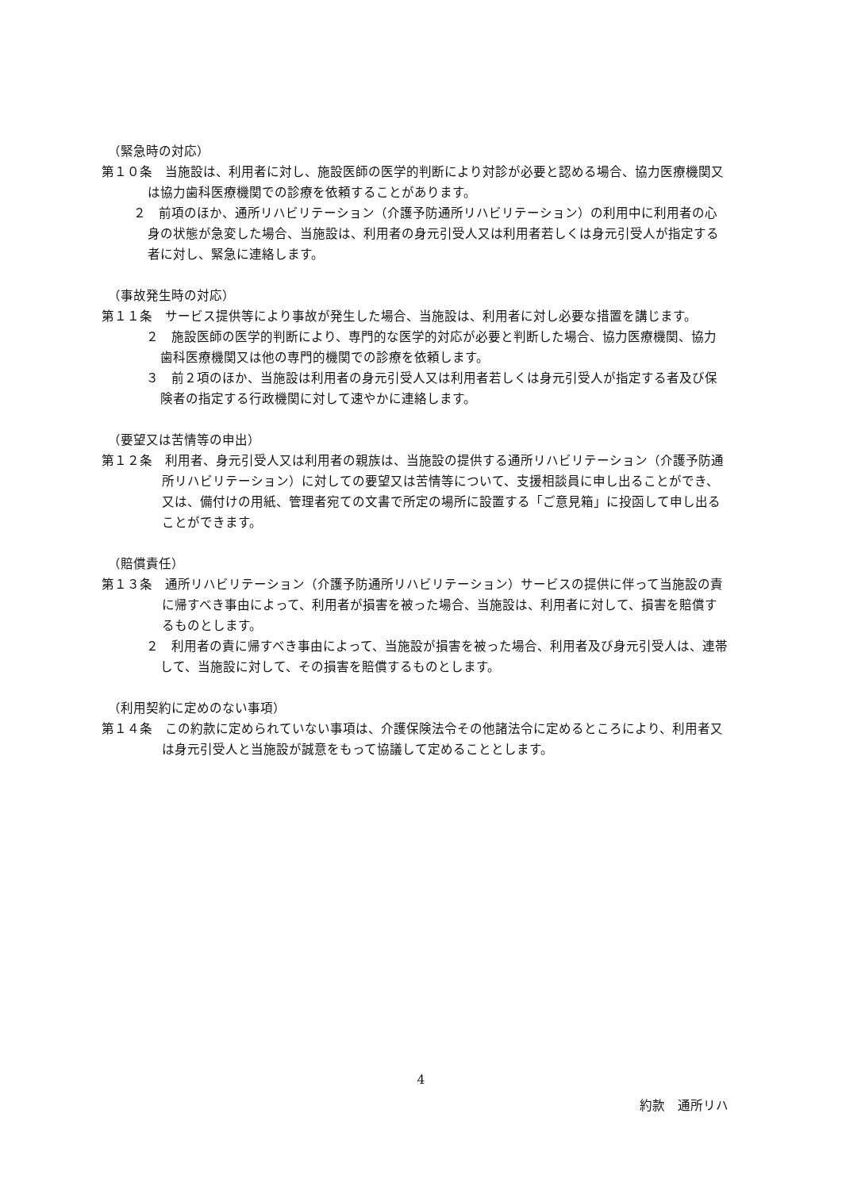（緊急時の対応）
第１０条　当施設は、利用者に対し、施設医師の医学的判断により対診が必要と認める場合、協力医療機関又は協力歯科医療機関での診療を依頼することがあります。
２　前項のほか、通所リハビリテーション（介護予防通所リハビリテーション）の利用中に利用者の心身の状態が急変した場合、当施設は、利用者の身元引受人又は利用者若しくは身元引受人が指定する者に対し、緊急に連絡します。
（事故発生時の対応）
第１１条　サービス提供等により事故が発生した場合、当施設は、利用者に対し必要な措置を講じます。
２　施設医師の医学的判断により、専門的な医学的対応が必要と判断した場合、協力医療機関、協力歯科医療機関又は他の専門的機関での診療を依頼します。
３　前２項のほか、当施設は利用者の身元引受人又は利用者若しくは身元引受人が指定する者及び保険者の指定する行政機関に対して速やかに連絡します。
（要望又は苦情等の申出）
第１２条　利用者、身元引受人又は利用者の親族は、当施設の提供する通所リハビリテーション（介護予防通所リハビリテーション）に対しての要望又は苦情等について、支援相談員に申し出ることができ、又は、備付けの用紙、管理者宛ての文書で所定の場所に設置する「ご意見箱」に投函して申し出ることができます。
（賠償責任）
第１３条　通所リハビリテーション（介護予防通所リハビリテーション）サービスの提供に伴って当施設の責に帰すべき事由によって、利用者が損害を被った場合、当施設は、利用者に対して、損害を賠償するものとします。
２　利用者の責に帰すべき事由によって、当施設が損害を被った場合、利用者及び身元引受人は、連帯して、当施設に対して、その損害を賠償するものとします。
（利用契約に定めのない事項）
第１４条　この約款に定められていない事項は、介護保険法令その他諸法令に定めるところにより、利用者又は身元引受人と当施設が誠意をもって協議して定めることとします。
4
約款　通所リハ